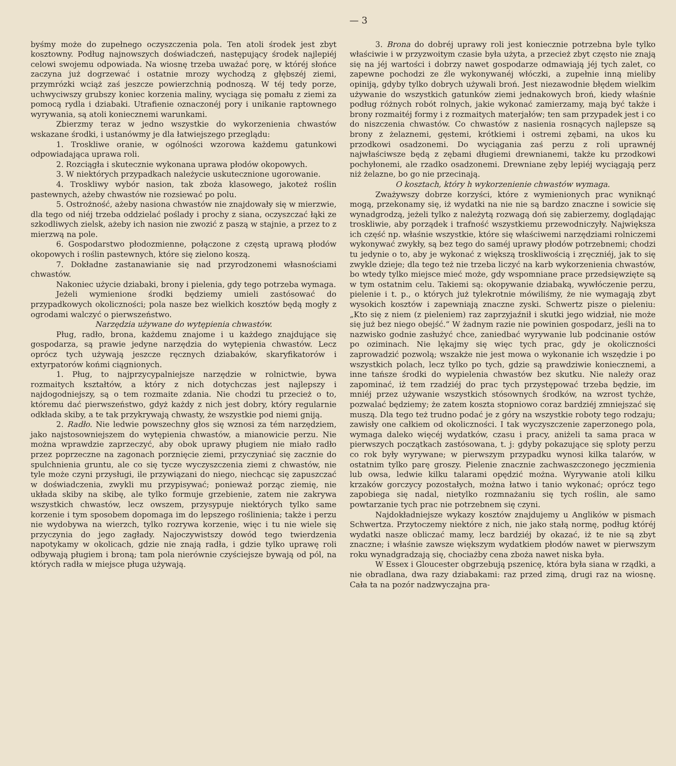— 3
byśmy może do zupełnego oczyszczenia pola. Ten atoli środek jest zbyt kosztowny. Podług najnowszych doświadczeń, następujący środek najlepiéj celowi swojemu odpowiada. Na wiosnę trzeba uważać porę, w któréj słońce zaczyna już dogrzewać i ostatnie mrozy wychodzą z głębszéj ziemi, przymrózki wciąż zaś jeszcze powierzchnią podnoszą. W téj tedy porze, uchwyciwszy grubszy koniec korzenia maliny, wyciąga się pomału z ziemi za pomocą rydla i dziabaki. Utrafienie oznaczonéj pory i unikanie raptownego wyrywania, są atoli koniecznemi warunkami.
Zbierzmy teraz w jedno wszystkie do wykorzenienia chwastów wskazane środki, i ustanówmy je dla łatwiejszego przeglądu:
1. Troskliwe oranie, w ogólności wzorowa każdemu gatunkowi odpowiadająca uprawa roli.
2. Rozciągła i skutecznie wykonana uprawa płodów okopowych.
3. W niektórych przypadkach należycie uskutecznione ugorowanie.
4. Troskliwy wybór nasion, tak zboża klasowego, jakoteż roślin pastewnych, ażeby chwastów nie rozsiewać po polu.
5. Ostrożność, ażeby nasiona chwastów nie znajdowały się w mierzwie, dla tego od niéj trzeba oddzielać poślady i prochy z siana, oczyszczać łąki ze szkodliwych zielsk, ażeby ich nasion nie zwozić z paszą w stajnie, a przez to z mierzwą na pole.
6. Gospodarstwo płodozmienne, połączone z częstą uprawą płodów okopowych i roślin pastewnych, które się zielono koszą.
7. Dokładne zastanawianie się nad przyrodzonemi własnościami chwastów.
Nakoniec użycie dziabaki, brony i pielenia, gdy tego potrzeba wymaga.
Jeżeli wymienione środki będziemy umieli zastósować do przypadkowych okoliczności; pola nasze bez wielkich kosztów będą mogły z ogrodami walczyć o pierwszeństwo.
Narzędzia używane do wytępienia chwastów.
Pług, radło, brona, każdemu znajome i u każdego znajdujące się gospodarza, są prawie jedyne narzędzia do wytępienia chwastów. Lecz oprócz tych używają jeszcze ręcznych dziabaków, skaryfikatorów i extyrpatorów końmi ciągnionych.
1. Pług, to najprzycypalniejsze narzędzie w rolnictwie, bywa rozmaitych kształtów, a który z nich dotychczas jest najlepszy i najdogodniejszy, są o tem rozmaite zdania. Nie chodzi tu przecież o to, któremu dać pierwszeństwo, gdyż każdy z nich jest dobry, który regularnie odkłada skiby, a te tak przykrywają chwasty, że wszystkie pod niemi gniją.
2. Radło. Nie ledwie powszechny głos się wznosi za tém narzędziem, jako najstosowniejszem do wytępienia chwastów, a mianowicie perzu. Nie można wprawdzie zaprzeczyć, aby obok uprawy pługiem nie miało radło przez poprzeczne na zagonach porznięcie ziemi, przyczyniać się zacznie do spulchnienia gruntu, ale co się tycze wyczyszczenia ziemi z chwastów, nie tyle może czyni przysługi, ile przywiązani do niego, niechcąc się zapuszczać w doświadczenia, zwykli mu przypisywać; ponieważ porząc ziemię, nie układa skiby na skibę, ale tylko formuje grzebienie, zatem nie zakrywa wszystkich chwastów, lecz owszem, przysypuje niektórych tylko same korzenie i tym sposobem dopomaga im do lepszego roślinienia; także i perzu nie wydobywa na wierzch, tylko rozrywa korzenie, więc i tu nie wiele się przyczynia do jego zagłady. Najoczywistszy dowód tego twierdzenia napotykamy w okolicach, gdzie nie znają radła, i gdzie tylko uprawę roli odbywają pługiem i broną; tam pola nierównie czyściejsze bywają od pól, na których radła w miejsce pługa używają.
3. Brona do dobréj uprawy roli jest koniecznie potrzebna byle tylko właściwie i w przyzwoitym czasie była użyta, a przecież zbyt często nie znają się na jéj wartości i dobrzy nawet gospodarze odmawiają jéj tych zalet, co zapewne pochodzi ze źle wykonywanéj włóczki, a zupełnie inną mieliby opiniją, gdyby tylko dobrych używali broń. Jest niezawodnie błędem wielkim używanie do wszystkich gatunków ziemi jednakowych broń, kiedy właśnie podług różnych robót rolnych, jakie wykonać zamierzamy, mają być także i brony rozmaitéj formy i z rozmaitych materjałów; ten sam przypadek jest i co do niszczenia chwastów. Co chwastów z nasienia rosnących najlepsze są brony z żelaznemi, gęstemi, krótkiemi i ostremi zębami, na ukos ku przodkowi osadzonemi. Do wyciągania zaś perzu z roli uprawnéj najwłaściwsze będą z zębami długiemi drewnianemi, także ku przodkowi pochyłonemi, ale rzadko osadzonemi. Drewniane zęby lepiéj wyciągają perz niż żelazne, bo go nie przecinają.
O kosztach, który h wykorzenienie chwastów wymaga.
Zważywszy dobrze korzyści, które z wymienionych prac wyniknąć mogą, przekonamy się, iż wydatki na nie nie są bardzo znaczne i sowicie się wynadgrodzą, jeżeli tylko z należytą rozwagą doń się zabierzemy, doglądając troskliwie, aby porządek i trafność wszystkiemu przewodniczyły. Największa ich część np. właśnie wszystkie, które się właściwemi narzędziami rolniczemi wykonywać zwykły, są bez tego do saméj uprawy płodów potrzebnemi; chodzi tu jedynie o to, aby je wykonać z większą troskliwością i zręczniéj, jak to się zwykle dzieje; dla tego też nie trzeba liczyć na karb wykorzenienia chwastów, bo wtedy tylko miejsce mieć może, gdy wspomniane prace przedsięwzięte są w tym ostatnim celu. Takiemi są: okopywanie dziabaką, wywłóczenie perzu, pielenie i t. p., o których już tylekrotnie mówiliśmy, że nie wymagają zbyt wysokich kosztów i zapewniają znaczne zyski. Schwertz pisze o pieleniu: „Kto się z niem (z pieleniem) raz zaprzyjaźnił i skutki jego widział, nie może się już bez niego obejść.“ W żadnym razie nie powinien gospodarz, jeśli na to nazwisko godnie zasłużyć chce, zaniedbać wyrywanie lub podcinanie ostów po oziminach. Nie lękajmy się więc tych prac, gdy je okoliczności zaprowadzić pozwolą; wszakże nie jest mowa o wykonanie ich wszędzie i po wszystkich polach, lecz tylko po tych, gdzie są prawdziwie koniecznemi, a inne tańsze środki do wypielenia chwastów bez skutku. Nie należy oraz zapominać, iż tem rzadziéj do prac tych przystępować trzeba będzie, im mniéj przez używanie wszystkich stósownych środków, na wzrost tychże, pozwalać będziemy; że zatem koszta stopniowo coraz bardziéj zmniejszać się muszą. Dla tego też trudno podać je z góry na wszystkie roboty tego rodzaju; zawisły one całkiem od okoliczności. I tak wyczyszczenie zaperzonego pola, wymaga daleko więcéj wydatków, czasu i pracy, aniżeli ta sama praca w pierwszych początkach zastósowana, t. j: gdyby pokazujące się sploty perzu co rok były wyrywane; w pierwszym przypadku wynosi kilka talarów, w ostatnim tylko parę groszy. Pielenie znacznie zachwaszczonego jęczmienia lub owsa, ledwie kilku talarami opędzić można. Wyrywanie atoli kilku krzaków gorczycy pozostałych, można łatwo i tanio wykonać; oprócz tego zapobiega się nadal, nietylko rozmnażaniu się tych roślin, ale samo powtarzanie tych prac nie potrzebnem się czyni.
Najdokładniejsze wykazy kosztów znajdujemy u Anglików w pismach Schwertza. Przytoczemy niektóre z nich, nie jako stałą normę, podług któréj wydatki nasze obliczać mamy, lecz bardziéj by okazać, iż te nie są zbyt znaczne; i właśnie zawsze większym wydatkiem płodów nawet w pierwszym roku wynadgradzają się, chociażby cena zboża nawet niska była.
W Essex i Gloucester obgrzebują pszenicę, która była siana w rządki, a nie obradlana, dwa razy dziabakami: raz przed zimą, drugi raz na wiosnę. Cała ta na pozór nadzwyczajna pra-